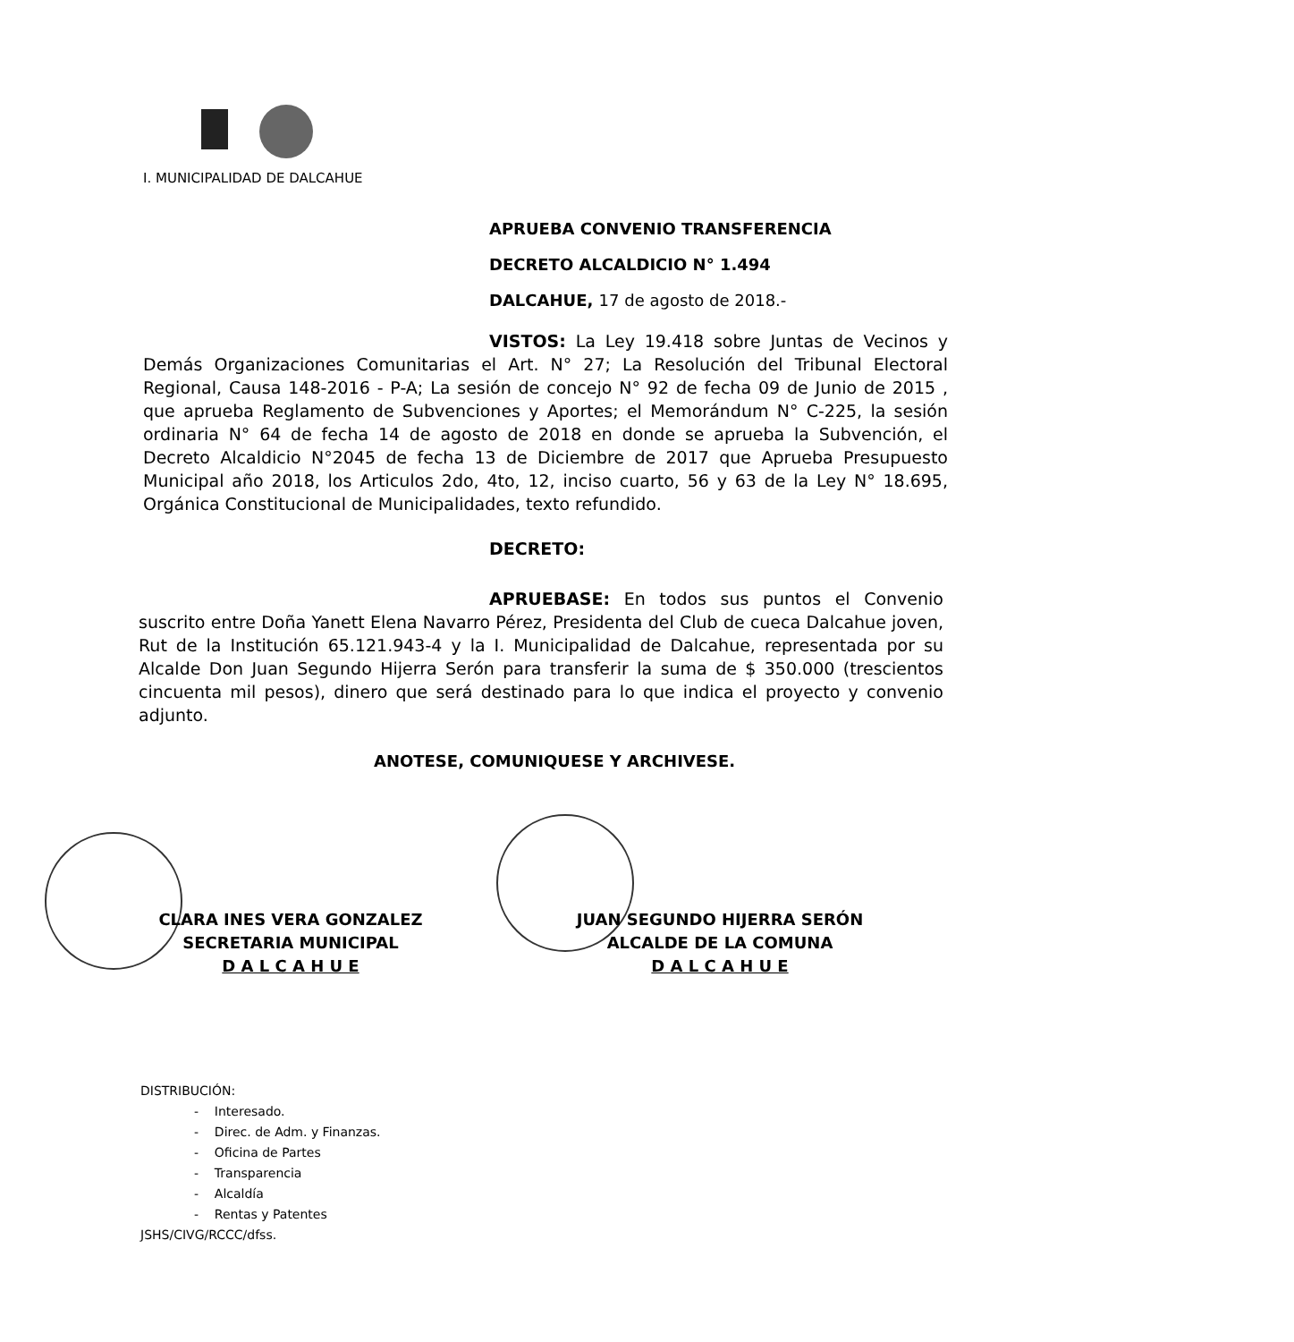I. MUNICIPALIDAD DE DALCAHUE
APRUEBA CONVENIO TRANSFERENCIA
DECRETO ALCALDICIO N° 1.494
DALCAHUE, 17 de agosto de 2018.-
VISTOS: La Ley 19.418 sobre Juntas de Vecinos y Demás Organizaciones Comunitarias el Art. N° 27; La Resolución del Tribunal Electoral Regional, Causa 148-2016 - P-A; La sesión de concejo N° 92 de fecha 09 de Junio de 2015 , que aprueba Reglamento de Subvenciones y Aportes; el Memorándum N° C-225, la sesión ordinaria N° 64 de fecha 14 de agosto de 2018 en donde se aprueba la Subvención, el Decreto Alcaldicio N°2045 de fecha 13 de Diciembre de 2017 que Aprueba Presupuesto Municipal año 2018, los Articulos 2do, 4to, 12, inciso cuarto, 56 y 63 de la Ley N° 18.695, Orgánica Constitucional de Municipalidades, texto refundido.
DECRETO:
APRUEBASE: En todos sus puntos el Convenio suscrito entre Doña Yanett Elena Navarro Pérez, Presidenta del Club de cueca Dalcahue joven, Rut de la Institución 65.121.943-4 y la I. Municipalidad de Dalcahue, representada por su Alcalde Don Juan Segundo Hijerra Serón para transferir la suma de $ 350.000 (trescientos cincuenta mil pesos), dinero que será destinado para lo que indica el proyecto y convenio adjunto.
ANOTESE, COMUNIQUESE Y ARCHIVESE.
CLARA INES VERA GONZALEZ
SECRETARIA MUNICIPAL
D A L C A H U E
JUAN SEGUNDO HIJERRA SERÓN
ALCALDE DE LA COMUNA
D A L C A H U E
DISTRIBUCIÓN:
- Interesado.
- Direc. de Adm. y Finanzas.
- Oficina de Partes
- Transparencia
- Alcaldía
- Rentas y Patentes
JSHS/CIVG/RCCC/dfss.